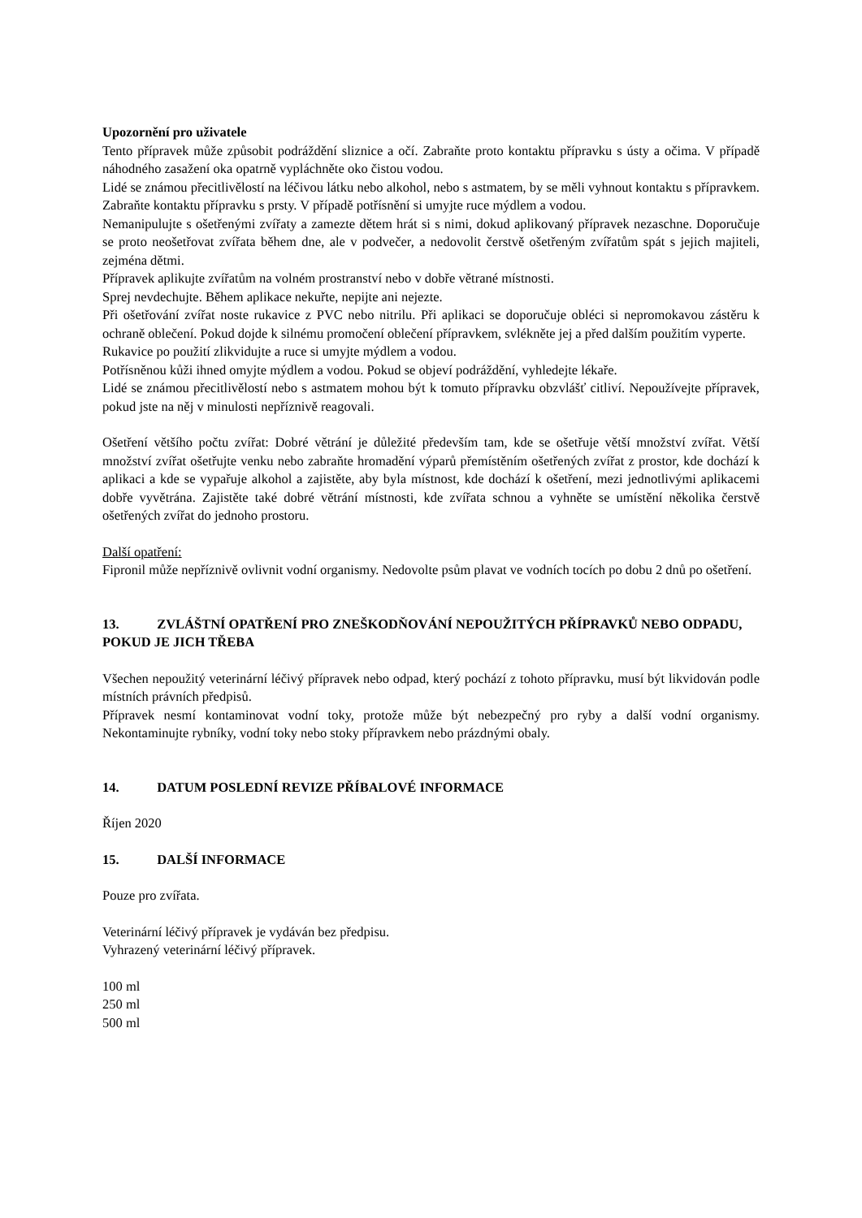Upozornění pro uživatele
Tento přípravek může způsobit podráždění sliznice a očí. Zabraňte proto kontaktu přípravku s ústy a očima. V případě náhodného zasažení oka opatrně vypláchněte oko čistou vodou.
Lidé se známou přecitlivělostí na léčivou látku nebo alkohol, nebo s astmatem, by se měli vyhnout kontaktu s přípravkem. Zabraňte kontaktu přípravku s prsty. V případě potřísnění si umyjte ruce mýdlem a vodou.
Nemanipulujte s ošetřenými zvířaty a zamezte dětem hrát si s nimi, dokud aplikovaný přípravek nezaschne. Doporučuje se proto neošetřovat zvířata během dne, ale v podvečer, a nedovolit čerstvě ošetřeným zvířatům spát s jejich majiteli, zejména dětmi.
Přípravek aplikujte zvířatům na volném prostranství nebo v dobře větrané místnosti.
Sprej nevdechujte. Během aplikace nekuřte, nepijte ani nejezte.
Při ošetřování zvířat noste rukavice z PVC nebo nitrilu. Při aplikaci se doporučuje obléci si nepromokavou zástěru k ochraně oblečení. Pokud dojde k silnému promočení oblečení přípravkem, svlékněte jej a před dalším použitím vyperte.
Rukavice po použití zlikvidujte a ruce si umyjte mýdlem a vodou.
Potřísněnou kůži ihned omyjte mýdlem a vodou. Pokud se objeví podráždění, vyhledejte lékaře.
Lidé se známou přecitlivělostí nebo s astmatem mohou být k tomuto přípravku obzvlášť citliví. Nepoužívejte přípravek, pokud jste na něj v minulosti nepříznivě reagovali.
Ošetření většího počtu zvířat: Dobré větrání je důležité především tam, kde se ošetřuje větší množství zvířat. Větší množství zvířat ošetřujte venku nebo zabraňte hromadění výparů přemístěním ošetřených zvířat z prostor, kde dochází k aplikaci a kde se vypařuje alkohol a zajistěte, aby byla místnost, kde dochází k ošetření, mezi jednotlivými aplikacemi dobře vyvětrána. Zajistěte také dobré větrání místnosti, kde zvířata schnou a vyhněte se umístění několika čerstvě ošetřených zvířat do jednoho prostoru.
Další opatření:
Fipronil může nepříznivě ovlivnit vodní organismy. Nedovolte psům plavat ve vodních tocích po dobu 2 dnů po ošetření.
13. ZVLÁŠTNÍ OPATŘENÍ PRO ZNEŠKODŇOVÁNÍ NEPOUŽITÝCH PŘÍPRAVKŮ NEBO ODPADU, POKUD JE JICH TŘEBA
Všechen nepoužitý veterinární léčivý přípravek nebo odpad, který pochází z tohoto přípravku, musí být likvidován podle místních právních předpisů.
Přípravek nesmí kontaminovat vodní toky, protože může být nebezpečný pro ryby a další vodní organismy. Nekontaminujte rybníky, vodní toky nebo stoky přípravkem nebo prázdnými obaly.
14. DATUM POSLEDNÍ REVIZE PŘÍBALOVÉ INFORMACE
Říjen 2020
15. DALŠÍ INFORMACE
Pouze pro zvířata.
Veterinární léčivý přípravek je vydáván bez předpisu.
Vyhrazený veterinární léčivý přípravek.
100 ml
250 ml
500 ml